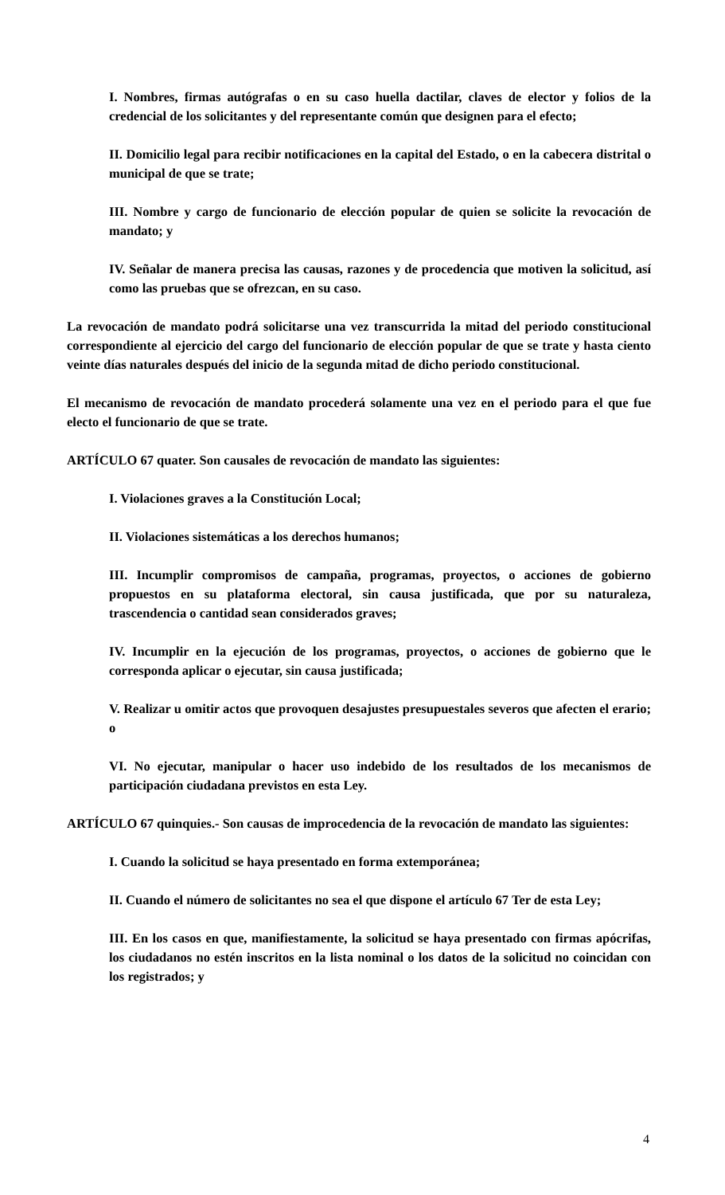I. Nombres, firmas autógrafas o en su caso huella dactilar, claves de elector y folios de la credencial de los solicitantes y del representante común que designen para el efecto;
II. Domicilio legal para recibir notificaciones en la capital del Estado, o en la cabecera distrital o municipal de que se trate;
III. Nombre y cargo de funcionario de elección popular de quien se solicite la revocación de mandato; y
IV. Señalar de manera precisa las causas, razones y de procedencia que motiven la solicitud, así como las pruebas que se ofrezcan, en su caso.
La revocación de mandato podrá solicitarse una vez transcurrida la mitad del periodo constitucional correspondiente al ejercicio del cargo del funcionario de elección popular de que se trate y hasta ciento veinte días naturales después del inicio de la segunda mitad de dicho periodo constitucional.
El mecanismo de revocación de mandato procederá solamente una vez en el periodo para el que fue electo el funcionario de que se trate.
ARTÍCULO 67 quater. Son causales de revocación de mandato las siguientes:
I. Violaciones graves a la Constitución Local;
II. Violaciones sistemáticas a los derechos humanos;
III. Incumplir compromisos de campaña, programas, proyectos, o acciones de gobierno propuestos en su plataforma electoral, sin causa justificada, que por su naturaleza, trascendencia o cantidad sean considerados graves;
IV. Incumplir en la ejecución de los programas, proyectos, o acciones de gobierno que le corresponda aplicar o ejecutar, sin causa justificada;
V. Realizar u omitir actos que provoquen desajustes presupuestales severos que afecten el erario; o
VI. No ejecutar, manipular o hacer uso indebido de los resultados de los mecanismos de participación ciudadana previstos en esta Ley.
ARTÍCULO 67 quinquies.- Son causas de improcedencia de la revocación de mandato las siguientes:
I. Cuando la solicitud se haya presentado en forma extemporánea;
II. Cuando el número de solicitantes no sea el que dispone el artículo 67 Ter de esta Ley;
III. En los casos en que, manifiestamente, la solicitud se haya presentado con firmas apócrifas, los ciudadanos no estén inscritos en la lista nominal o los datos de la solicitud no coincidan con los registrados; y
4